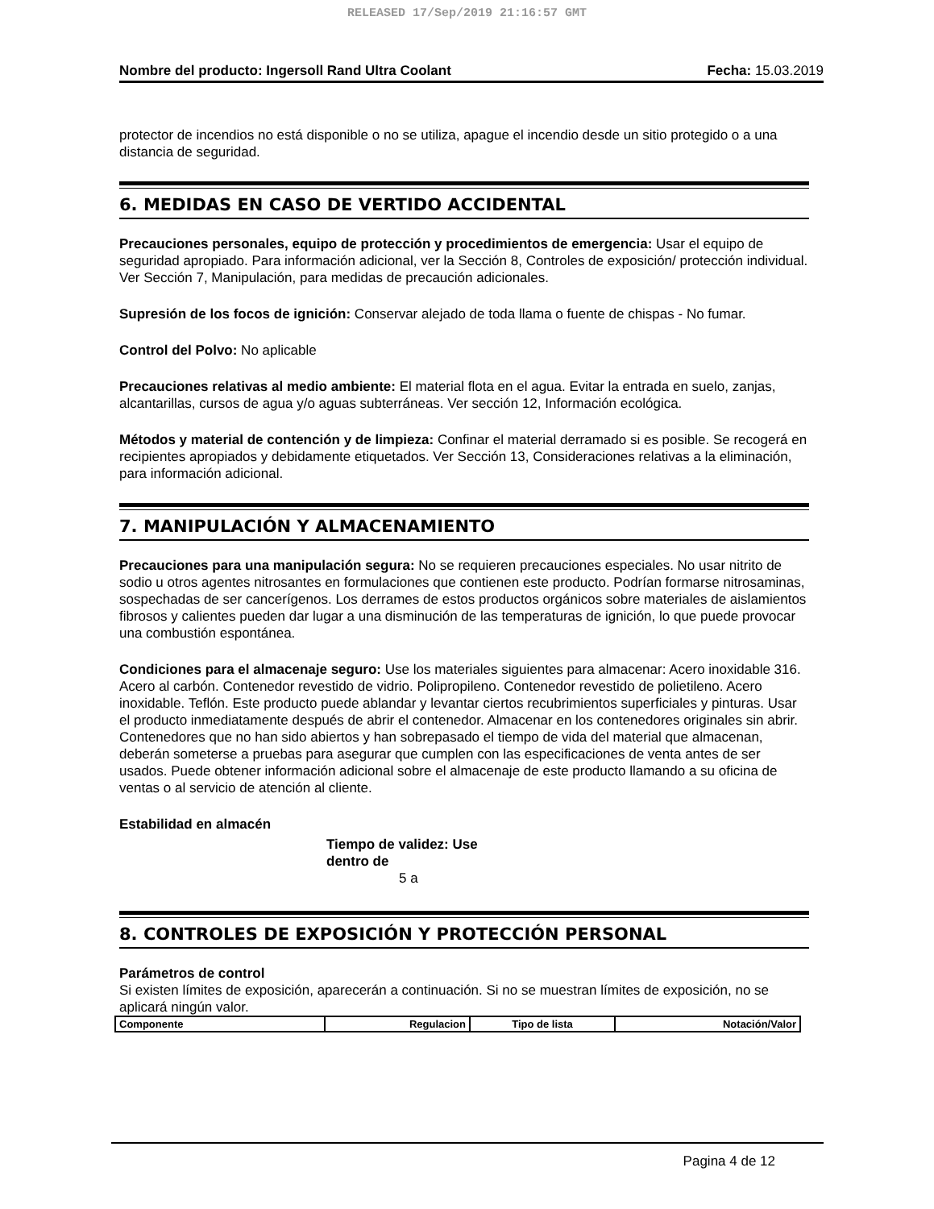RELEASED 17/Sep/2019 21:16:57 GMT
Nombre del producto: Ingersoll Rand Ultra Coolant Fecha: 15.03.2019
protector de incendios no está disponible o no se utiliza, apague el incendio desde un sitio protegido o a una distancia de seguridad.
6. MEDIDAS EN CASO DE VERTIDO ACCIDENTAL
Precauciones personales, equipo de protección y procedimientos de emergencia: Usar el equipo de seguridad apropiado. Para información adicional, ver la Sección 8, Controles de exposición/ protección individual. Ver Sección 7, Manipulación, para medidas de precaución adicionales.
Supresión de los focos de ignición: Conservar alejado de toda llama o fuente de chispas - No fumar.
Control del Polvo: No aplicable
Precauciones relativas al medio ambiente: El material flota en el agua. Evitar la entrada en suelo, zanjas, alcantarillas, cursos de agua y/o aguas subterráneas. Ver sección 12, Información ecológica.
Métodos y material de contención y de limpieza: Confinar el material derramado si es posible. Se recogerá en recipientes apropiados y debidamente etiquetados. Ver Sección 13, Consideraciones relativas a la eliminación, para información adicional.
7. MANIPULACIÓN Y ALMACENAMIENTO
Precauciones para una manipulación segura: No se requieren precauciones especiales. No usar nitrito de sodio u otros agentes nitrosantes en formulaciones que contienen este producto. Podrían formarse nitrosaminas, sospechadas de ser cancerígenos. Los derrames de estos productos orgánicos sobre materiales de aislamientos fibrosos y calientes pueden dar lugar a una disminución de las temperaturas de ignición, lo que puede provocar una combustión espontánea.
Condiciones para el almacenaje seguro: Use los materiales siguientes para almacenar: Acero inoxidable 316. Acero al carbón. Contenedor revestido de vidrio. Polipropileno. Contenedor revestido de polietileno. Acero inoxidable. Teflón. Este producto puede ablandar y levantar ciertos recubrimientos superficiales y pinturas. Usar el producto inmediatamente después de abrir el contenedor. Almacenar en los contenedores originales sin abrir. Contenedores que no han sido abiertos y han sobrepasado el tiempo de vida del material que almacenan, deberán someterse a pruebas para asegurar que cumplen con las especificaciones de venta antes de ser usados. Puede obtener información adicional sobre el almacenaje de este producto llamando a su oficina de ventas o al servicio de atención al cliente.
Estabilidad en almacén
Tiempo de validez: Use dentro de
5 a
8. CONTROLES DE EXPOSICIÓN Y PROTECCIÓN PERSONAL
Parámetros de control
Si existen límites de exposición, aparecerán a continuación. Si no se muestran límites de exposición, no se aplicará ningún valor.
| Componente | Regulacion | Tipo de lista | Notación/Valor |
| --- | --- | --- | --- |
Pagina 4 de 12